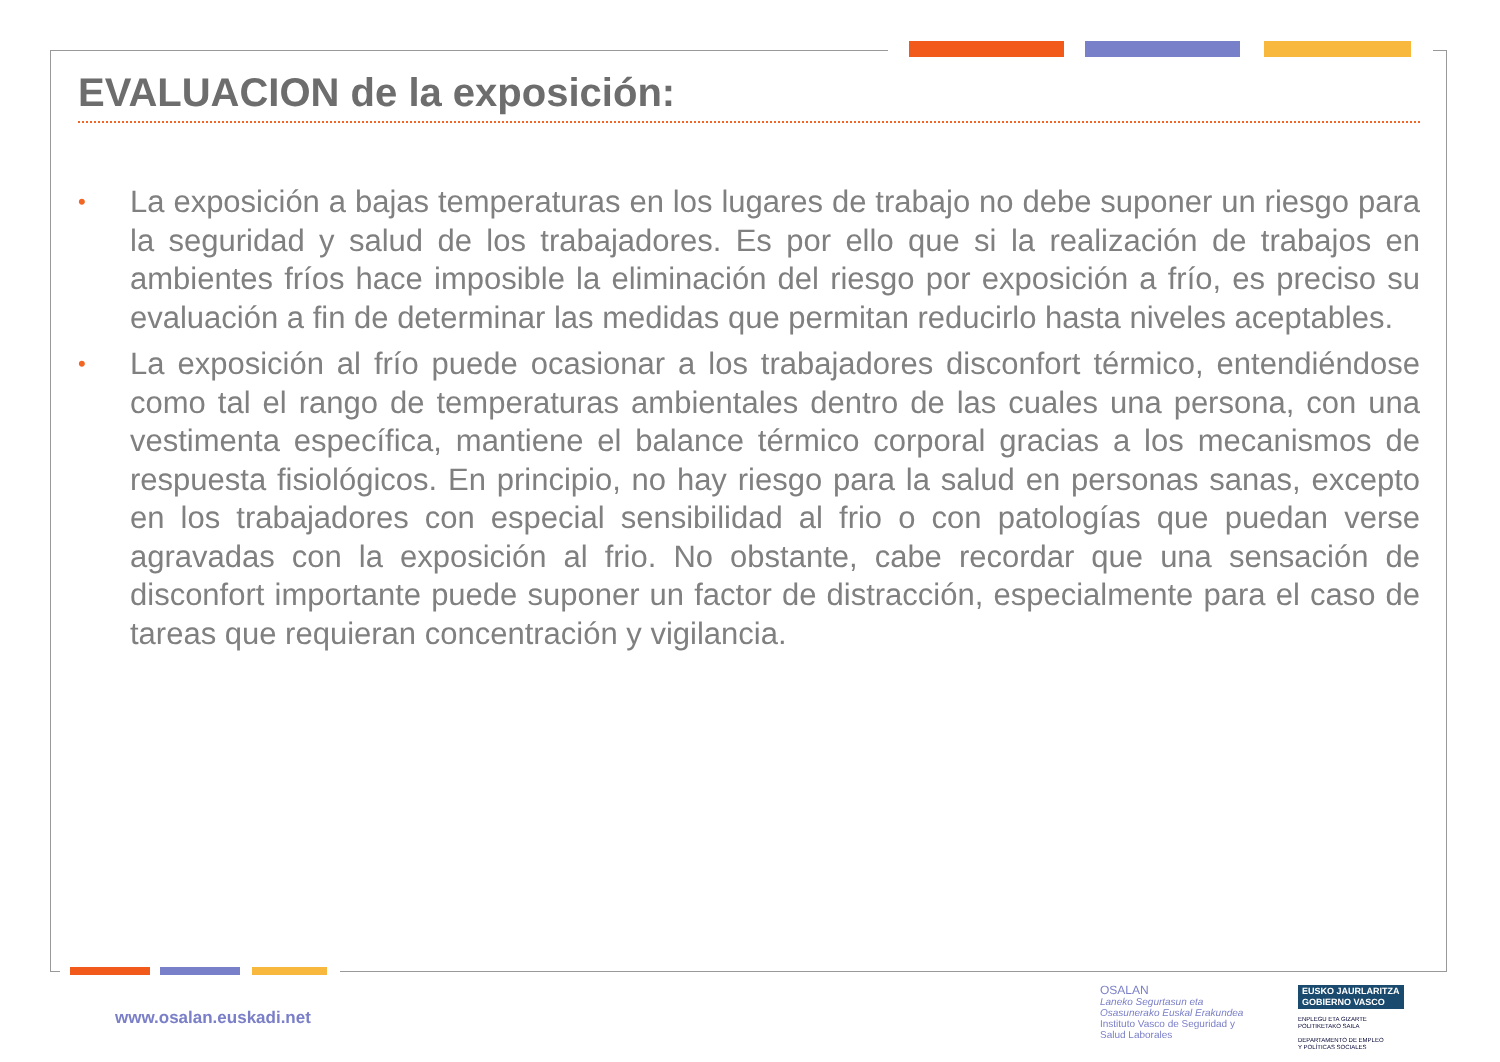EVALUACION de la exposición:
• La exposición a bajas temperaturas en los lugares de trabajo no debe suponer un riesgo para la seguridad y salud de los trabajadores. Es por ello que si la realización de trabajos en ambientes fríos hace imposible la eliminación del riesgo por exposición a frío, es preciso su evaluación a fin de determinar las medidas que permitan reducirlo hasta niveles aceptables.
• La exposición al frío puede ocasionar a los trabajadores disconfort térmico, entendiéndose como tal el rango de temperaturas ambientales dentro de las cuales una persona, con una vestimenta específica, mantiene el balance térmico corporal gracias a los mecanismos de respuesta fisiológicos. En principio, no hay riesgo para la salud en personas sanas, excepto en los trabajadores con especial sensibilidad al frio o con patologías que puedan verse agravadas con la exposición al frio. No obstante, cabe recordar que una sensación de disconfort importante puede suponer un factor de distracción, especialmente para el caso de tareas que requieran concentración y vigilancia.
www.osalan.euskadi.net
OSALAN
Laneko Segurtasun eta
Osasunerako Euskal Erakundea
Instituto Vasco de Seguridad y
Salud Laborales
EUSKO JAURLARITZA
GOBIERNO VASCO
ENPLEGU ETA GIZARTE
POLITIKETAKO SAILA
DEPARTAMENTO DE EMPLEO
Y POLÍTICAS SOCIALES